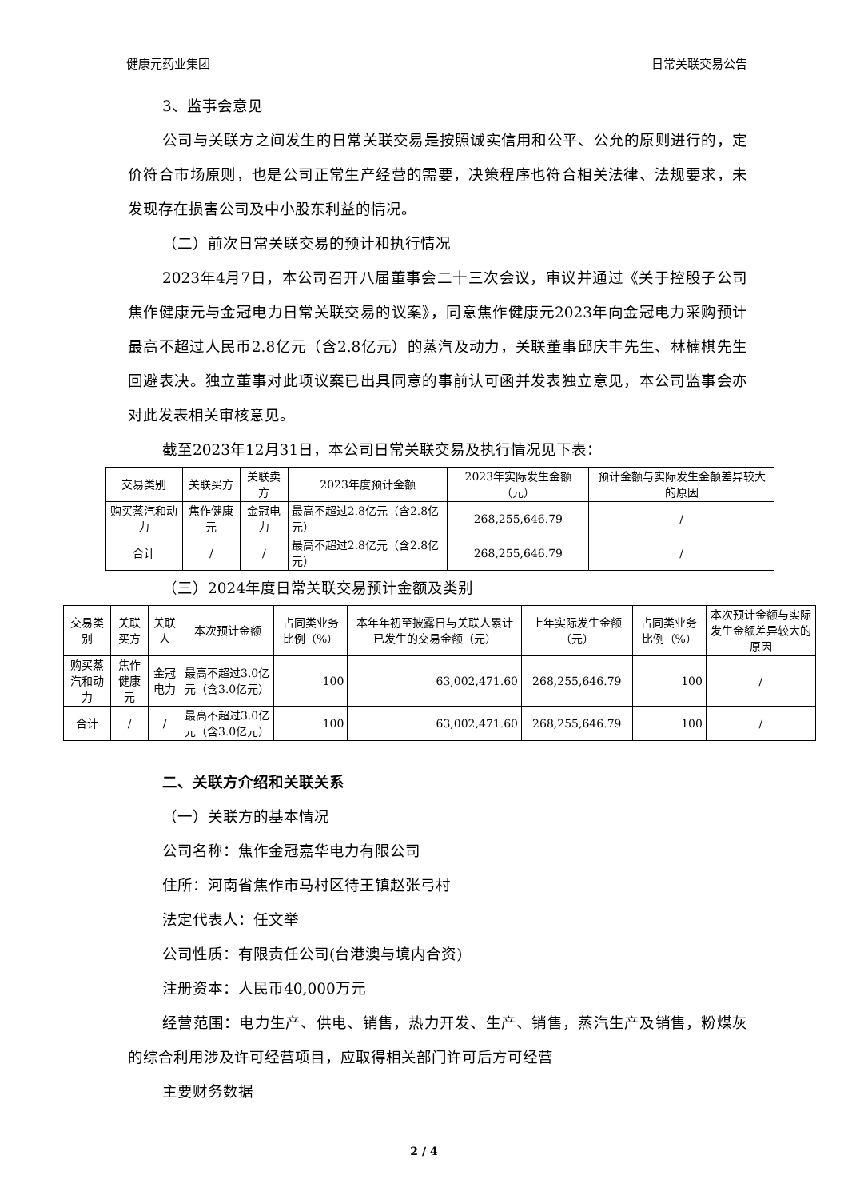健康元药业集团 日常关联交易公告
3、监事会意见
公司与关联方之间发生的日常关联交易是按照诚实信用和公平、公允的原则进行的，定价符合市场原则，也是公司正常生产经营的需要，决策程序也符合相关法律、法规要求，未发现存在损害公司及中小股东利益的情况。
（二）前次日常关联交易的预计和执行情况
2023年4月7日，本公司召开八届董事会二十三次会议，审议并通过《关于控股子公司焦作健康元与金冠电力日常关联交易的议案》，同意焦作健康元2023年向金冠电力采购预计最高不超过人民币2.8亿元（含2.8亿元）的蒸汽及动力，关联董事邱庆丰先生、林楠棋先生回避表决。独立董事对此项议案已出具同意的事前认可函并发表独立意见，本公司监事会亦对此发表相关审核意见。
截至2023年12月31日，本公司日常关联交易及执行情况见下表：
| 交易类别 | 关联买方 | 关联卖方 | 2023年度预计金额 | 2023年实际发生金额（元） | 预计金额与实际发生金额差异较大的原因 |
| 购买蒸汽和动力 | 焦作健康元 | 金冠电力 | 最高不超过2.8亿元（含2.8亿元） | 268,255,646.79 | / |
| 合计 | / | / | 最高不超过2.8亿元（含2.8亿元） | 268,255,646.79 | / |
（三）2024年度日常关联交易预计金额及类别
| 交易类别 | 关联买方 | 关联人 | 本次预计金额 | 占同类业务比例（%） | 本年年初至披露日与关联人累计已发生的交易金额（元） | 上年实际发生金额（元） | 占同类业务比例（%） | 本次预计金额与实际发生金额差异较大的原因 |
| 购买蒸汽和动力 | 焦作健康元 | 金冠电力 | 最高不超过3.0亿元（含3.0亿元） | 100 | 63,002,471.60 | 268,255,646.79 | 100 | / |
| 合计 | / | / | 最高不超过3.0亿元（含3.0亿元） | 100 | 63,002,471.60 | 268,255,646.79 | 100 | / |
二、关联方介绍和关联关系
（一）关联方的基本情况
公司名称：焦作金冠嘉华电力有限公司
住所：河南省焦作市马村区待王镇赵张弓村
法定代表人：任文举
公司性质：有限责任公司(台港澳与境内合资)
注册资本：人民币40,000万元
经营范围：电力生产、供电、销售，热力开发、生产、销售，蒸汽生产及销售，粉煤灰的综合利用涉及许可经营项目，应取得相关部门许可后方可经营
主要财务数据
2 / 4